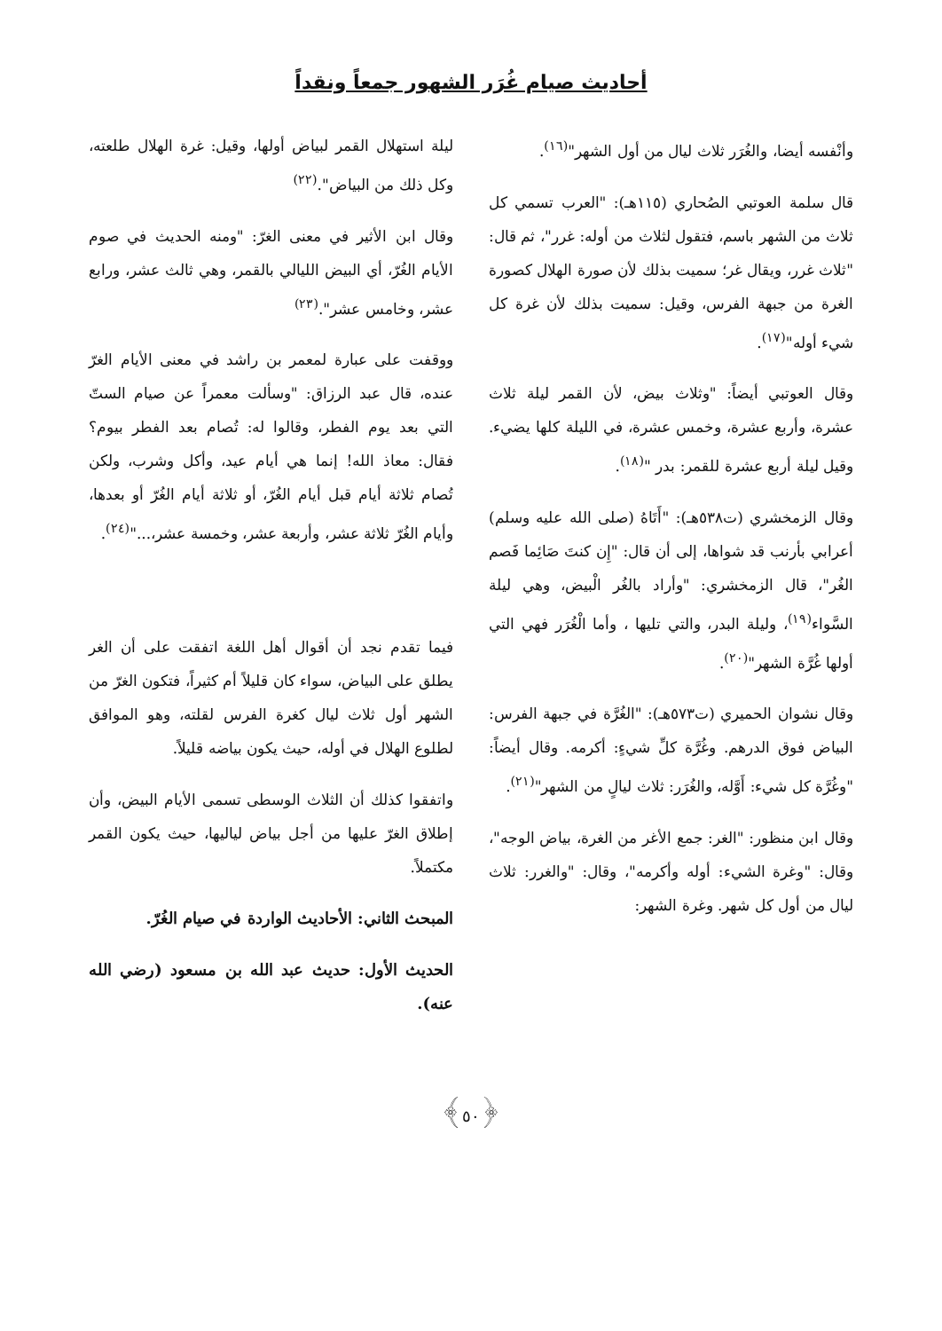أحاديث صيام غُرَر الشهور جمعاً ونقداً
وأنْفسه أيضا، والغُرَر ثلاث ليال من أول الشهر"<sup>(١٦)</sup>.
قال سلمة العوتبي الصُحاري (١١٥هـ): "العرب تسمي كل ثلاث من الشهر باسم، فتقول لثلاث من أوله: غرر"، ثم قال: "ثلاث غرر، ويقال غر؛ سميت بذلك لأن صورة الهلال كصورة الغرة من جبهة الفرس، وقيل: سميت بذلك لأن غرة كل شيء أوله"<sup>(١٧)</sup>.
وقال العوتبي أيضاً: "وثلاث بيض، لأن القمر ليلة ثلاث عشرة، وأربع عشرة، وخمس عشرة، في الليلة كلها يضيء. وقيل ليلة أربع عشرة للقمر: بدر "<sup>(١٨)</sup>.
وقال الزمخشري (ت٥٣٨هـ): "أَتَاهُ (صلى الله عليه وسلم) أعرابي بأرنب قد شواها، إلى أن قال: "إِن كنتَ صَائِما فَصم الغُر"، قال الزمخشري: "وأراد بالغُر الْبيض، وهي ليلة السَّواء<sup>(١٩)</sup>، وليلة البدر، والتي تليها ، وأما الْغُرَر فهي التي أولها غُرَّة الشهر"<sup>(٢٠)</sup>.
وقال نشوان الحميري (ت٥٧٣هـ): "الغُرَّة في جبهة الفرس: البياض فوق الدرهم. وغُرَّة كلِّ شيءٍ: أكرمه. وقال أيضاً: "وغُرَّة كل شيء: أَوَّله، والغُرَر: ثلاث ليالٍ من الشهر"<sup>(٢١)</sup>.
وقال ابن منظور: "الغر: جمع الأغر من الغرة، بياض الوجه"، وقال: "وغرة الشيء: أوله وأكرمه"، وقال: "والغرر: ثلاث ليال من أول كل شهر. وغرة الشهر:
ليلة استهلال القمر لبياض أولها، وقيل: غرة الهلال طلعته، وكل ذلك من البياض".<sup>(٢٢)</sup>
وقال ابن الأثير في معنى الغرّ: "ومنه الحديث في صوم الأيام الغُرّ، أي البيض الليالي بالقمر، وهي ثالث عشر، ورابع عشر، وخامس عشر".<sup>(٢٣)</sup>
ووقفت على عبارة لمعمر بن راشد في معنى الأيام الغرّ عنده، قال عبد الرزاق: "وسألت معمراً عن صيام الستّ التي بعد يوم الفطر، وقالوا له: تُصام بعد الفطر بيوم؟ فقال: معاذ الله! إنما هي أيام عيد، وأكل وشرب، ولكن تُصام ثلاثة أيام قبل أيام الغُرّ، أو ثلاثة أيام الغُرّ أو بعدها، وأيام الغُرّ ثلاثة عشر، وأربعة عشر، وخمسة عشر،..."<sup>(٢٤)</sup>.
فيما تقدم نجد أن أقوال أهل اللغة اتفقت على أن الغر يطلق على البياض، سواء كان قليلاً أم كثيراً، فتكون الغرّ من الشهر أول ثلاث ليال كغرة الفرس لقلته، وهو الموافق لطلوع الهلال في أوله، حيث يكون بياضه قليلاً.
واتفقوا كذلك أن الثلاث الوسطى تسمى الأيام البيض، وأن إطلاق الغرّ عليها من أجل بياض لياليها، حيث يكون القمر مكتملاً.
المبحث الثاني: الأحاديث الواردة في صيام الغُرّ.
الحديث الأول: حديث عبد الله بن مسعود (رضي الله عنه).
﴿٥٠﴾